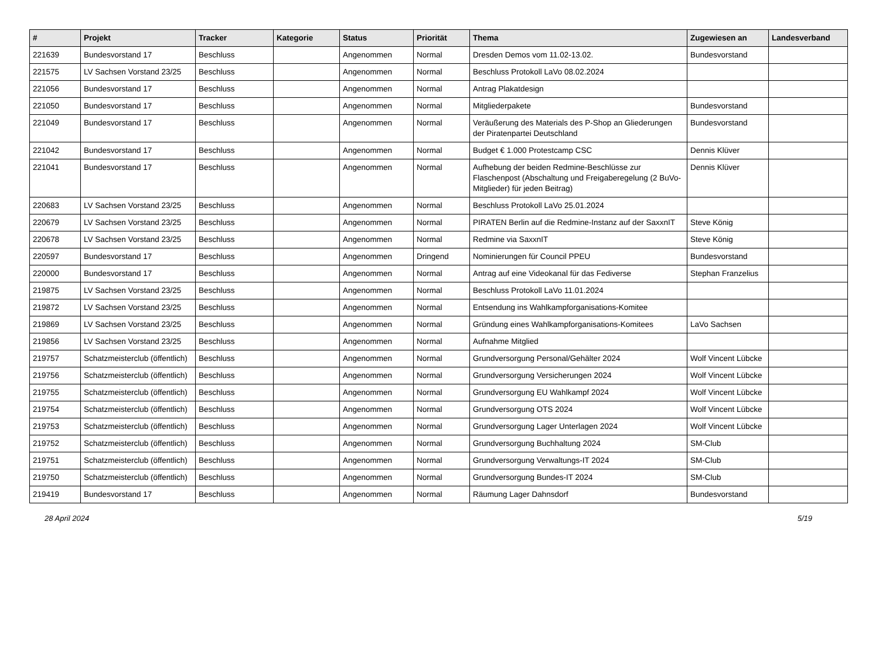| # | Projekt | Tracker | Kategorie | Status | Priorität | Thema | Zugewiesen an | Landesverband |
| --- | --- | --- | --- | --- | --- | --- | --- | --- |
| 221639 | Bundesvorstand 17 | Beschluss | | Angenommen | Normal | Dresden Demos vom 11.02-13.02. | Bundesvorstand | |
| 221575 | LV Sachsen Vorstand 23/25 | Beschluss | | Angenommen | Normal | Beschluss Protokoll LaVo 08.02.2024 | | |
| 221056 | Bundesvorstand 17 | Beschluss | | Angenommen | Normal | Antrag Plakatdesign | | |
| 221050 | Bundesvorstand 17 | Beschluss | | Angenommen | Normal | Mitgliederpakete | Bundesvorstand | |
| 221049 | Bundesvorstand 17 | Beschluss | | Angenommen | Normal | Veräußerung des Materials des P-Shop an Gliederungen der Piratenpartei Deutschland | Bundesvorstand | |
| 221042 | Bundesvorstand 17 | Beschluss | | Angenommen | Normal | Budget € 1.000 Protestcamp CSC | Dennis Klüver | |
| 221041 | Bundesvorstand 17 | Beschluss | | Angenommen | Normal | Aufhebung der beiden Redmine-Beschlüsse zur Flaschenpost (Abschaltung und Freigaberegelung (2 BuVo-Mitglieder) für jeden Beitrag) | Dennis Klüver | |
| 220683 | LV Sachsen Vorstand 23/25 | Beschluss | | Angenommen | Normal | Beschluss Protokoll LaVo 25.01.2024 | | |
| 220679 | LV Sachsen Vorstand 23/25 | Beschluss | | Angenommen | Normal | PIRATEN Berlin auf die Redmine-Instanz auf der SaxxnIT | Steve König | |
| 220678 | LV Sachsen Vorstand 23/25 | Beschluss | | Angenommen | Normal | Redmine via SaxxnIT | Steve König | |
| 220597 | Bundesvorstand 17 | Beschluss | | Angenommen | Dringend | Nominierungen für Council PPEU | Bundesvorstand | |
| 220000 | Bundesvorstand 17 | Beschluss | | Angenommen | Normal | Antrag auf eine Videokanal für das Fediverse | Stephan Franzelius | |
| 219875 | LV Sachsen Vorstand 23/25 | Beschluss | | Angenommen | Normal | Beschluss Protokoll LaVo 11.01.2024 | | |
| 219872 | LV Sachsen Vorstand 23/25 | Beschluss | | Angenommen | Normal | Entsendung ins Wahlkampforganisations-Komitee | | |
| 219869 | LV Sachsen Vorstand 23/25 | Beschluss | | Angenommen | Normal | Gründung eines Wahlkampforganisations-Komitees | LaVo Sachsen | |
| 219856 | LV Sachsen Vorstand 23/25 | Beschluss | | Angenommen | Normal | Aufnahme Mitglied | | |
| 219757 | Schatzmeisterclub (öffentlich) | Beschluss | | Angenommen | Normal | Grundversorgung Personal/Gehälter 2024 | Wolf Vincent Lübcke | |
| 219756 | Schatzmeisterclub (öffentlich) | Beschluss | | Angenommen | Normal | Grundversorgung Versicherungen 2024 | Wolf Vincent Lübcke | |
| 219755 | Schatzmeisterclub (öffentlich) | Beschluss | | Angenommen | Normal | Grundversorgung EU Wahlkampf 2024 | Wolf Vincent Lübcke | |
| 219754 | Schatzmeisterclub (öffentlich) | Beschluss | | Angenommen | Normal | Grundversorgung OTS 2024 | Wolf Vincent Lübcke | |
| 219753 | Schatzmeisterclub (öffentlich) | Beschluss | | Angenommen | Normal | Grundversorgung Lager Unterlagen 2024 | Wolf Vincent Lübcke | |
| 219752 | Schatzmeisterclub (öffentlich) | Beschluss | | Angenommen | Normal | Grundversorgung Buchhaltung 2024 | SM-Club | |
| 219751 | Schatzmeisterclub (öffentlich) | Beschluss | | Angenommen | Normal | Grundversorgung Verwaltungs-IT 2024 | SM-Club | |
| 219750 | Schatzmeisterclub (öffentlich) | Beschluss | | Angenommen | Normal | Grundversorgung Bundes-IT 2024 | SM-Club | |
| 219419 | Bundesvorstand 17 | Beschluss | | Angenommen | Normal | Räumung Lager Dahnsdorf | Bundesvorstand | |
28 April 2024 5/19